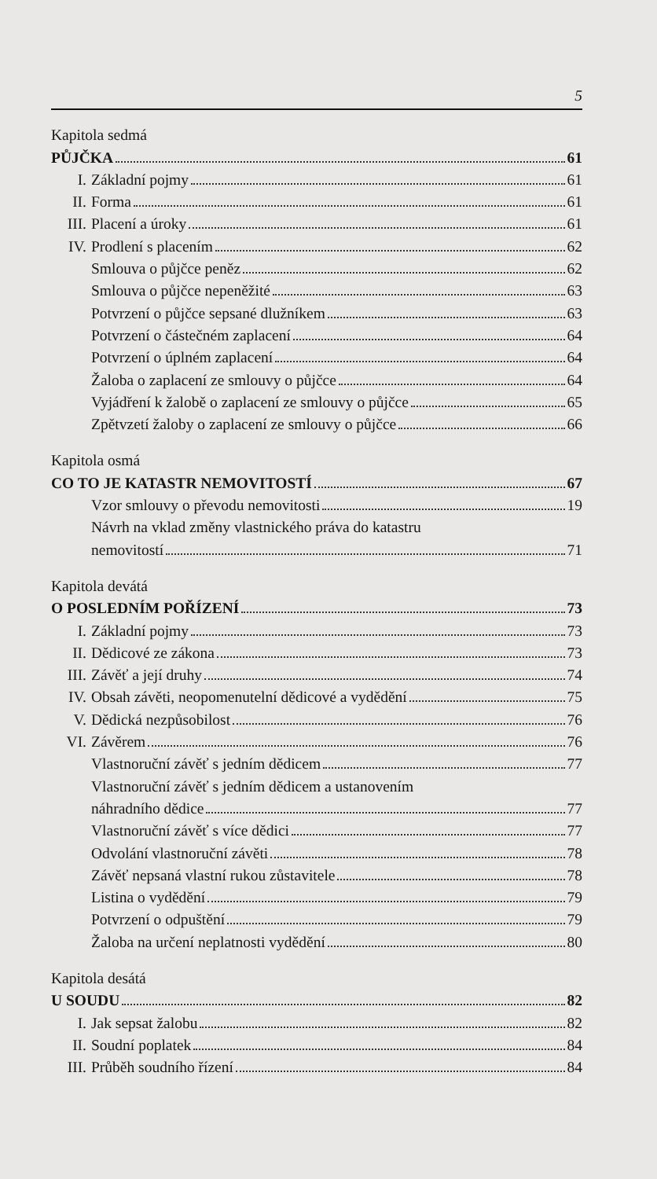5
Kapitola sedmá
PŮJČKA 61
I. Základní pojmy 61
II. Forma 61
III. Placení a úroky 61
IV. Prodlení s placením 62
Smlouva o půjčce peněz 62
Smlouva o půjčce nepeněžité 63
Potvrzení o půjčce sepsané dlužníkem 63
Potvrzení o částečném zaplacení 64
Potvrzení o úplném zaplacení 64
Žaloba o zaplacení ze smlouvy o půjčce 64
Vyjádření k žalobě o zaplacení ze smlouvy o půjčce 65
Zpětvzetí žaloby o zaplacení ze smlouvy o půjčce 66
Kapitola osmá
CO TO JE KATASTR NEMOVITOSTÍ 67
Vzor smlouvy o převodu nemovitosti 19
Návrh na vklad změny vlastnického práva do katastru
nemovitostí 71
Kapitola devátá
O POSLEDNÍM POŘÍZENÍ 73
I. Základní pojmy 73
II. Dědicové ze zákona 73
III. Závěť a její druhy 74
IV. Obsah závěti, neopomenutelní dědicové a vydědění 75
V. Dědická nezpůsobilost 76
VI. Závěrem 76
Vlastnoruční závěť s jedním dědicem 77
Vlastnoruční závěť s jedním dědicem a ustanovením
náhradního dědice 77
Vlastnoruční závěť s více dědici 77
Odvolání vlastnoruční závěti 78
Závěť nepsaná vlastní rukou zůstavitele 78
Listina o vydědění 79
Potvrzení o odpuštění 79
Žaloba na určení neplatnosti vydědění 80
Kapitola desátá
U SOUDU 82
I. Jak sepsat žalobu 82
II. Soudní poplatek 84
III. Průběh soudního řízení 84